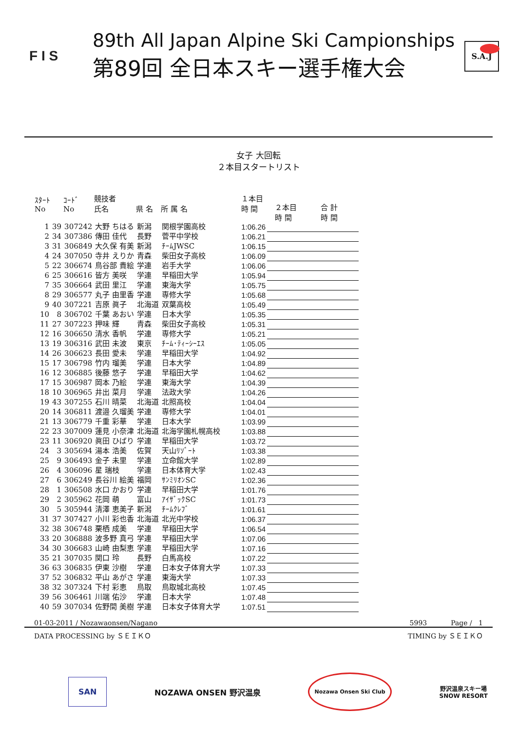F I S
89th All Japan Alpine Ski Campionships
第89回 全日本スキー選手権大会
S.A.J
女子 大回転
２本目スタートリスト
| ｽﾀｰﾄ No | | ｺｰﾄﾞ No | 競技者 氏名 | 県 名 | 所 属 名 | １本目 時 間 | ２本目 時 間 | 合 計 時 間 |
| --- | --- | --- | --- | --- | --- | --- | --- | --- |
| 1 | 39 | 307242 | 大野 ちはる | 新潟 | 関根学園高校 | 1:06.26 | | |
| 2 | 34 | 307386 | 傳田 佳代 | 長野 | 菅平中学校 | 1:06.21 | | |
| 3 | 31 | 306849 | 大久保 有美 | 新潟 | ﾁｰﾑJWSC | 1:06.15 | | |
| 4 | 24 | 307050 | 寺井 えりか | 青森 | 柴田女子高校 | 1:06.09 | | |
| 5 | 22 | 306674 | 鳥谷部 貴絵 | 学連 | 岩手大学 | 1:06.06 | | |
| 6 | 25 | 306616 | 皆方 美咲 | 学連 | 早稲田大学 | 1:05.94 | | |
| 7 | 35 | 306664 | 武田 里江 | 学連 | 東海大学 | 1:05.75 | | |
| 8 | 29 | 306577 | 丸子 由里香 | 学連 | 専修大学 | 1:05.68 | | |
| 9 | 40 | 307221 | 吉原 眞子 | 北海道 | 双葉高校 | 1:05.49 | | |
| 10 | 8 | 306702 | 千葉 あおい | 学連 | 日本大学 | 1:05.35 | | |
| 11 | 27 | 307223 | 押味 輝 | 青森 | 柴田女子高校 | 1:05.31 | | |
| 12 | 16 | 306650 | 清水 香帆 | 学連 | 専修大学 | 1:05.21 | | |
| 13 | 19 | 306316 | 武田 未波 | 東京 | ﾁｰﾑ･ﾃｨｰｼｰｴｽ | 1:05.05 | | |
| 14 | 26 | 306623 | 長田 愛未 | 学連 | 早稲田大学 | 1:04.92 | | |
| 15 | 17 | 306798 | 竹内 瑠美 | 学連 | 日本大学 | 1:04.89 | | |
| 16 | 12 | 306885 | 後藤 悠子 | 学連 | 早稲田大学 | 1:04.62 | | |
| 17 | 15 | 306987 | 岡本 乃絵 | 学連 | 東海大学 | 1:04.39 | | |
| 18 | 10 | 306965 | 井出 菜月 | 学連 | 法政大学 | 1:04.26 | | |
| 19 | 43 | 307255 | 石川 晴菜 | 北海道 | 北照高校 | 1:04.04 | | |
| 20 | 14 | 306811 | 渡邉 久瑠美 | 学連 | 専修大学 | 1:04.01 | | |
| 21 | 13 | 306779 | 千重 彩華 | 学連 | 日本大学 | 1:03.99 | | |
| 22 | 23 | 307009 | 蓮見 小奈津 | 北海道 | 北海学園札幌高校 | 1:03.88 | | |
| 23 | 11 | 306920 | 眞田 ひばり | 学連 | 早稲田大学 | 1:03.72 | | |
| 24 | 3 | 305694 | 湯本 浩美 | 佐賀 | 天山ﾘｿﾞｰﾄ | 1:03.38 | | |
| 25 | 9 | 306493 | 金子 未里 | 学連 | 立命館大学 | 1:02.89 | | |
| 26 | 4 | 306096 | 星 瑞枝 | 学連 | 日本体育大学 | 1:02.43 | | |
| 27 | 6 | 306249 | 長谷川 絵美 | 福岡 | ｻﾝﾐﾘｵﾝSC | 1:02.36 | | |
| 28 | 1 | 306508 | 水口 かおり | 学連 | 早稲田大学 | 1:01.76 | | |
| 29 | 2 | 305962 | 花岡 萌 | 富山 | ｱｲｻﾞｯｸSC | 1:01.73 | | |
| 30 | 5 | 305944 | 清澤 恵美子 | 新潟 | ﾁｰﾑｸﾚﾌﾞ | 1:01.61 | | |
| 31 | 37 | 307427 | 小川 彩也香 | 北海道 | 北光中学校 | 1:06.37 | | |
| 32 | 38 | 306748 | 栗栖 成美 | 学連 | 早稲田大学 | 1:06.54 | | |
| 33 | 20 | 306888 | 波多野 真弓 | 学連 | 早稲田大学 | 1:07.06 | | |
| 34 | 30 | 306683 | 山崎 由梨恵 | 学連 | 早稲田大学 | 1:07.16 | | |
| 35 | 21 | 307035 | 関口 玲 | 長野 | 白馬高校 | 1:07.22 | | |
| 36 | 63 | 306835 | 伊東 沙樹 | 学連 | 日本女子体育大学 | 1:07.33 | | |
| 37 | 52 | 306832 | 平山 あがさ | 学連 | 東海大学 | 1:07.33 | | |
| 38 | 32 | 307324 | 下村 彩恵 | 鳥取 | 鳥取城北高校 | 1:07.45 | | |
| 39 | 56 | 306461 | 川端 佑沙 | 学連 | 日本大学 | 1:07.48 | | |
| 40 | 59 | 307034 | 佐野間 美樹 | 学連 | 日本女子体育大学 | 1:07.51 | | |
01-03-2011 / Nozawaonsen/Nagano 5993 Page / 1
DATA PROCESSING by ＳＥＩＫＯ TIMING by ＳＥＩＫＯ
SAN NOZAWA ONSEN 野沢温泉 Nozawa Onsen Ski Club 野沢温泉スキー場
SNOW RESORT